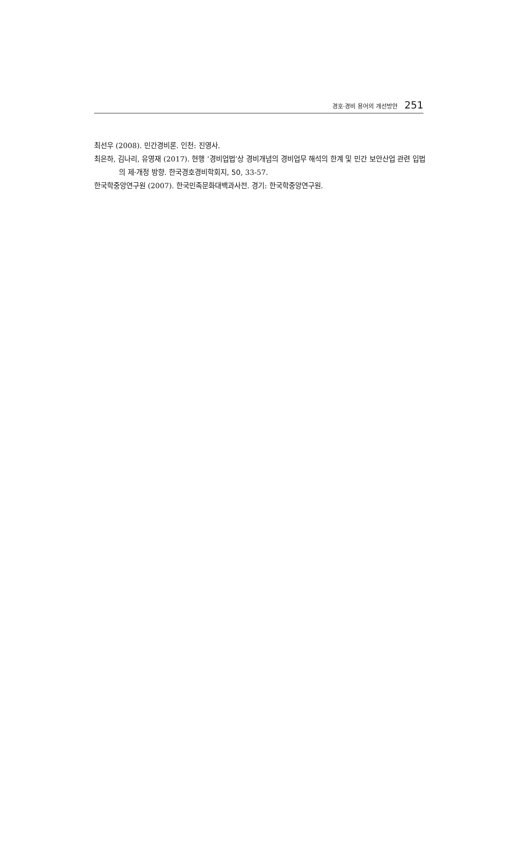경호·경비 용어의 개선방안 251
최선우 (2008). 민간경비론. 인천: 진영사.
최은하, 김나리, 유영재 (2017). 현행 ‘경비업법’상 경비개념의 경비업무 해석의 한계 및 민간 보안산업 관련 입법의 제·개정 방향. 한국경호경비학회지, 50, 33-57.
한국학중앙연구원 (2007). 한국민족문화대백과사전. 경기: 한국학중앙연구원.